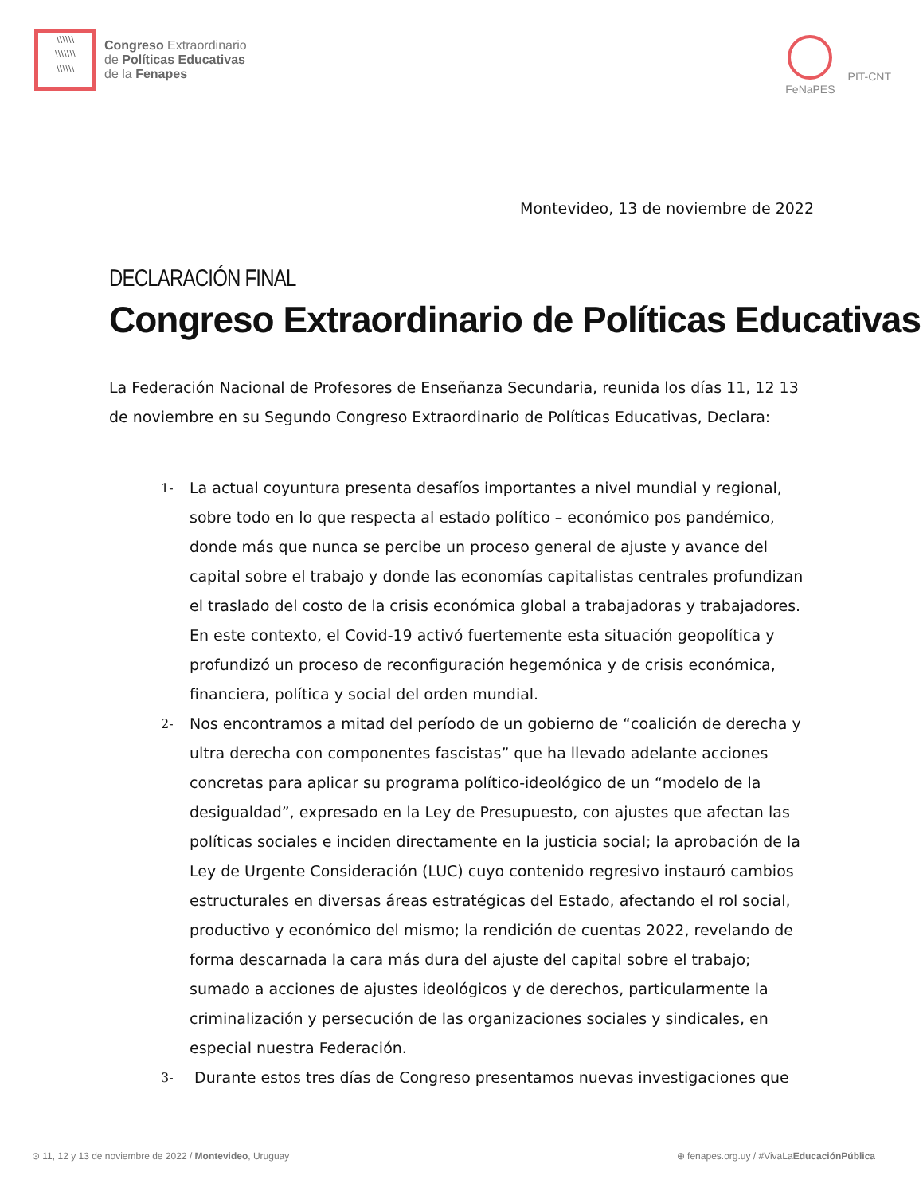\\\\\\
\\\\\\\
\\\\\\
Congreso Extraordinario
de Políticas Educativas
de la Fenapes
FeNaPES
PIT-CNT
Montevideo, 13 de noviembre de 2022
DECLARACIÓN FINAL
Congreso Extraordinario de Políticas Educativas
La Federación Nacional de Profesores de Enseñanza Secundaria, reunida los días 11, 12 13 de noviembre en su Segundo Congreso Extraordinario de Políticas Educativas, Declara:
1-
La actual coyuntura presenta desafíos importantes a nivel mundial y regional, sobre todo en lo que respecta al estado político – económico pos pandémico, donde más que nunca se percibe un proceso general de ajuste y avance del capital sobre el trabajo y donde las economías capitalistas centrales profundizan el traslado del costo de la crisis económica global a trabajadoras y trabajadores. En este contexto, el Covid-19 activó fuertemente esta situación geopolítica y profundizó un proceso de reconfiguración hegemónica y de crisis económica, financiera, política y social del orden mundial.
2-
Nos encontramos a mitad del período de un gobierno de “coalición de derecha y ultra derecha con componentes fascistas” que ha llevado adelante acciones concretas para aplicar su programa político-ideológico de un “modelo de la desigualdad”, expresado en la Ley de Presupuesto, con ajustes que afectan las políticas sociales e inciden directamente en la justicia social; la aprobación de la Ley de Urgente Consideración (LUC) cuyo contenido regresivo instauró cambios estructurales en diversas áreas estratégicas del Estado, afectando el rol social, productivo y económico del mismo; la rendición de cuentas 2022, revelando de forma descarnada la cara más dura del ajuste del capital sobre el trabajo; sumado a acciones de ajustes ideológicos y de derechos, particularmente la criminalización y persecución de las organizaciones sociales y sindicales, en especial nuestra Federación.
3-
Durante estos tres días de Congreso presentamos nuevas investigaciones que
⊙ 11, 12 y 13 de noviembre de 2022 / Montevideo, Uruguay
⊕ fenapes.org.uy / #VivaLaEducaciónPública